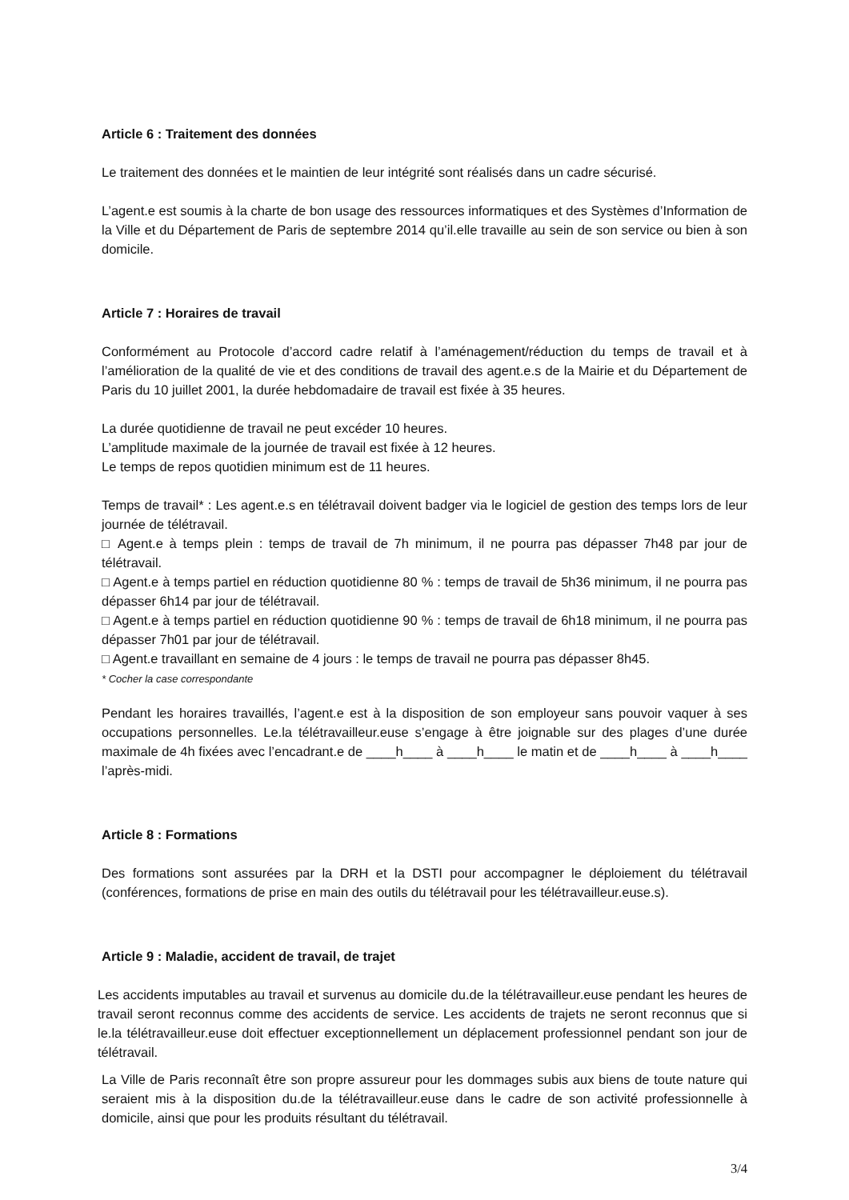Article 6 : Traitement des données
Le traitement des données et le maintien de leur intégrité sont réalisés dans un cadre sécurisé.
L’agent.e est soumis à la charte de bon usage des ressources informatiques et des Systèmes d’Information de la Ville et du Département de Paris de septembre 2014 qu’il.elle travaille au sein de son service ou bien à son domicile.
Article 7 : Horaires de travail
Conformément au Protocole d’accord cadre relatif à l’aménagement/réduction du temps de travail et à l’amélioration de la qualité de vie et des conditions de travail des agent.e.s de la Mairie et du Département de Paris du 10 juillet 2001, la durée hebdomadaire de travail est fixée à 35 heures.
La durée quotidienne de travail ne peut excéder 10 heures.
L’amplitude maximale de la journée de travail est fixée à 12 heures.
Le temps de repos quotidien minimum est de 11 heures.
Temps de travail* : Les agent.e.s en télétravail doivent badger via le logiciel de gestion des temps lors de leur journée de télétravail.
□ Agent.e à temps plein : temps de travail de 7h minimum, il ne pourra pas dépasser 7h48 par jour de télétravail.
□ Agent.e à temps partiel en réduction quotidienne 80 % : temps de travail de 5h36 minimum, il ne pourra pas dépasser 6h14 par jour de télétravail.
□ Agent.e à temps partiel en réduction quotidienne 90 % : temps de travail de 6h18 minimum, il ne pourra pas dépasser 7h01 par jour de télétravail.
□ Agent.e travaillant en semaine de 4 jours : le temps de travail ne pourra pas dépasser 8h45.
* Cocher la case correspondante
Pendant les horaires travaillés, l’agent.e est à la disposition de son employeur sans pouvoir vaquer à ses occupations personnelles. Le.la télétravailleur.euse s’engage à être joignable sur des plages d’une durée maximale de 4h fixées avec l’encadrant.e de ____h____ à ____h____ le matin et de ____h____ à ____h____ l’après-midi.
Article 8 : Formations
Des formations sont assurées par la DRH et la DSTI pour accompagner le déploiement du télétravail (conférences, formations de prise en main des outils du télétravail pour les télétravailleur.euse.s).
Article 9 : Maladie, accident de travail, de trajet
Les accidents imputables au travail et survenus au domicile du.de la télétravailleur.euse pendant les heures de travail seront reconnus comme des accidents de service. Les accidents de trajets ne seront reconnus que si le.la télétravailleur.euse doit effectuer exceptionnellement un déplacement professionnel pendant son jour de télétravail.
La Ville de Paris reconnaît être son propre assureur pour les dommages subis aux biens de toute nature qui seraient mis à la disposition du.de la télétravailleur.euse dans le cadre de son activité professionnelle à domicile, ainsi que pour les produits résultant du télétravail.
3/4